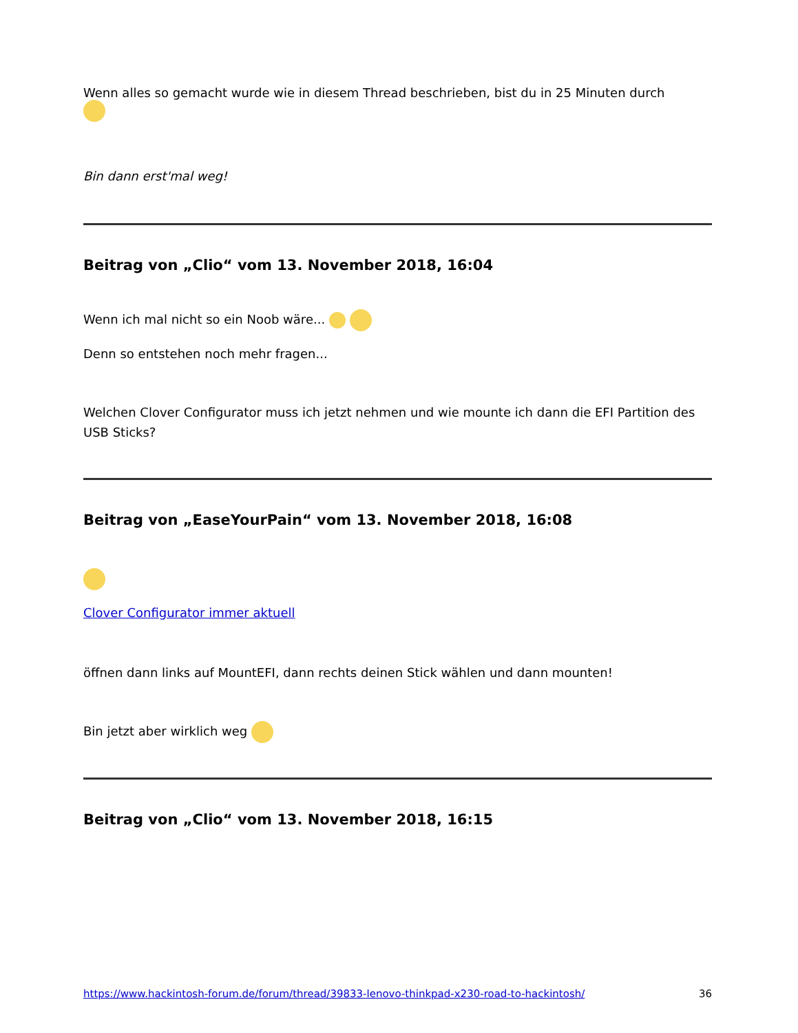Wenn alles so gemacht wurde wie in diesem Thread beschrieben, bist du in 25 Minuten durch
Bin dann erst'mal weg!
Beitrag von „Clio“ vom 13. November 2018, 16:04
Wenn ich mal nicht so ein Noob wäre...
Denn so entstehen noch mehr fragen...
Welchen Clover Configurator muss ich jetzt nehmen und wie mounte ich dann die EFI Partition des USB Sticks?
Beitrag von „EaseYourPain“ vom 13. November 2018, 16:08
Clover Configurator immer aktuell
öffnen dann links auf MountEFI, dann rechts deinen Stick wählen und dann mounten!
Bin jetzt aber wirklich weg
Beitrag von „Clio“ vom 13. November 2018, 16:15
https://www.hackintosh-forum.de/forum/thread/39833-lenovo-thinkpad-x230-road-to-hackintosh/ 36